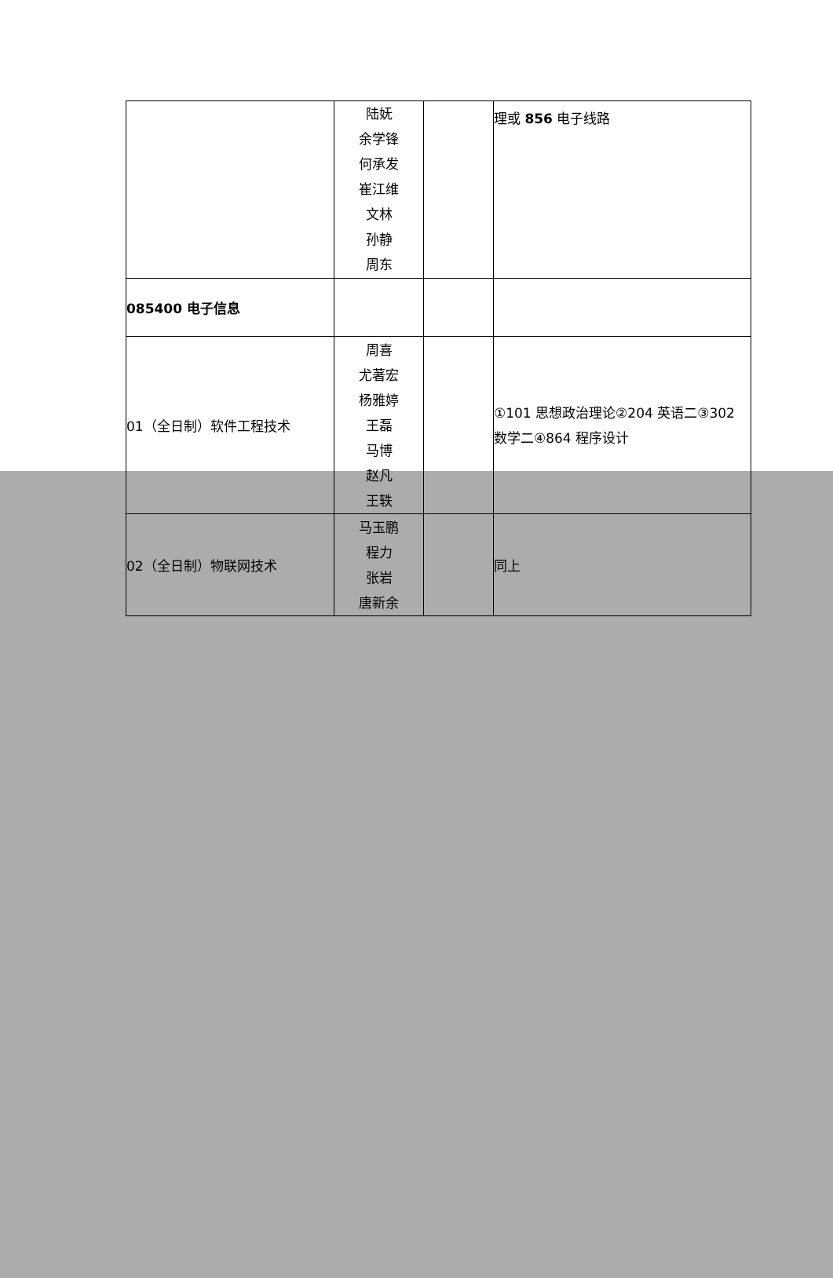| | 陆妩 余学锋 何承发 崔江维 文林 孙静 周东 | | 理或 856 电子线路 |
| 085400 电子信息 | | | |
| 01（全日制）软件工程技术 | 周喜 尤著宏 杨雅婷 王磊 马博 赵凡 王轶 | | ①101 思想政治理论②204 英语二③302 数学二④864 程序设计 |
| 02（全日制）物联网技术 | 马玉鹏 程力 张岩 唐新余 | | 同上 |